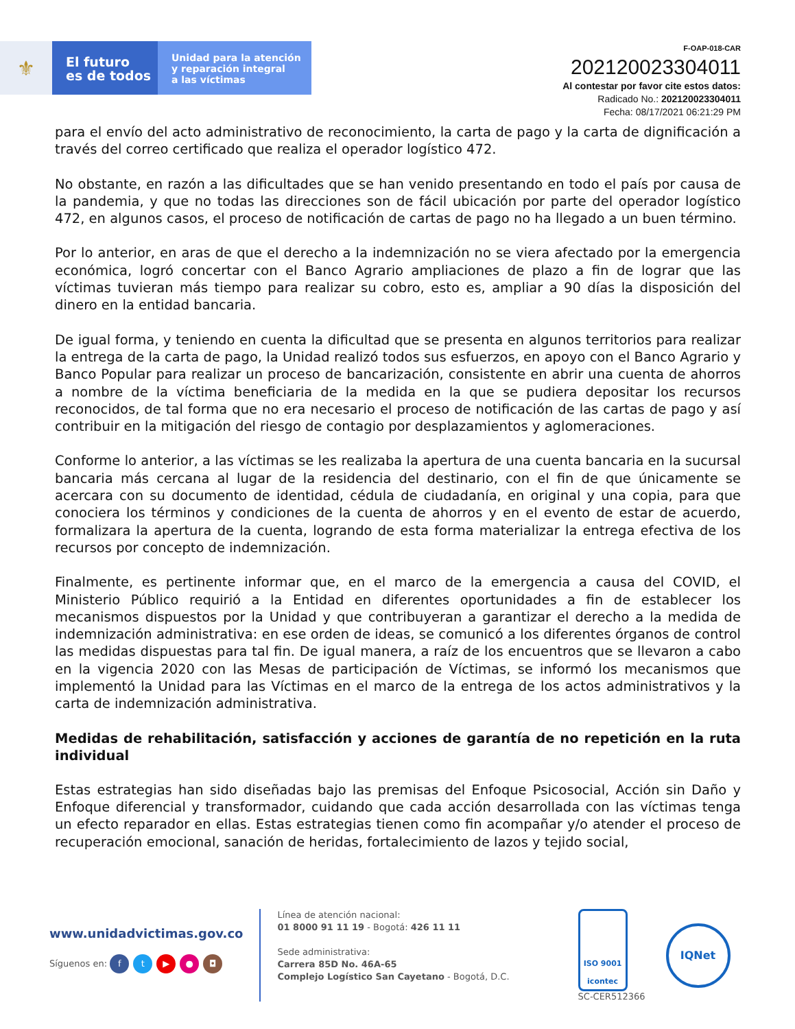⚜
El futuro
es de todos
Unidad para la atención
y reparación integral
a las víctimas
F-OAP-018-CAR
202120023304011
Al contestar por favor cite estos datos:
Radicado No.: 202120023304011
Fecha: 08/17/2021 06:21:29 PM
para el envío del acto administrativo de reconocimiento, la carta de pago y la carta de dignificación a través del correo certificado que realiza el operador logístico 472.
No obstante, en razón a las dificultades que se han venido presentando en todo el país por causa de la pandemia, y que no todas las direcciones son de fácil ubicación por parte del operador logístico 472, en algunos casos, el proceso de notificación de cartas de pago no ha llegado a un buen término.
Por lo anterior, en aras de que el derecho a la indemnización no se viera afectado por la emergencia económica, logró concertar con el Banco Agrario ampliaciones de plazo a fin de lograr que las víctimas tuvieran más tiempo para realizar su cobro, esto es, ampliar a 90 días la disposición del dinero en la entidad bancaria.
De igual forma, y teniendo en cuenta la dificultad que se presenta en algunos territorios para realizar la entrega de la carta de pago, la Unidad realizó todos sus esfuerzos, en apoyo con el Banco Agrario y Banco Popular para realizar un proceso de bancarización, consistente en abrir una cuenta de ahorros a nombre de la víctima beneficiaria de la medida en la que se pudiera depositar los recursos reconocidos, de tal forma que no era necesario el proceso de notificación de las cartas de pago y así contribuir en la mitigación del riesgo de contagio por desplazamientos y aglomeraciones.
Conforme lo anterior, a las víctimas se les realizaba la apertura de una cuenta bancaria en la sucursal bancaria más cercana al lugar de la residencia del destinario, con el fin de que únicamente se acercara con su documento de identidad, cédula de ciudadanía, en original y una copia, para que conociera los términos y condiciones de la cuenta de ahorros y en el evento de estar de acuerdo, formalizara la apertura de la cuenta, logrando de esta forma materializar la entrega efectiva de los recursos por concepto de indemnización.
Finalmente, es pertinente informar que, en el marco de la emergencia a causa del COVID, el Ministerio Público requirió a la Entidad en diferentes oportunidades a fin de establecer los mecanismos dispuestos por la Unidad y que contribuyeran a garantizar el derecho a la medida de indemnización administrativa: en ese orden de ideas, se comunicó a los diferentes órganos de control las medidas dispuestas para tal fin. De igual manera, a raíz de los encuentros que se llevaron a cabo en la vigencia 2020 con las Mesas de participación de Víctimas, se informó los mecanismos que implementó la Unidad para las Víctimas en el marco de la entrega de los actos administrativos y la carta de indemnización administrativa.
Medidas de rehabilitación, satisfacción y acciones de garantía de no repetición en la ruta individual
Estas estrategias han sido diseñadas bajo las premisas del Enfoque Psicosocial, Acción sin Daño y Enfoque diferencial y transformador, cuidando que cada acción desarrollada con las víctimas tenga un efecto reparador en ellas. Estas estrategias tienen como fin acompañar y/o atender el proceso de recuperación emocional, sanación de heridas, fortalecimiento de lazos y tejido social,
www.unidadvictimas.gov.co
Síguenos en: ft ▶ ● ◘
Línea de atención nacional:
01 8000 91 11 19 - Bogotá: 426 11 11
Sede administrativa:
Carrera 85D No. 46A-65
Complejo Logístico San Cayetano - Bogotá, D.C.
ISO 9001
icontec
SC-CER512366
IQNet